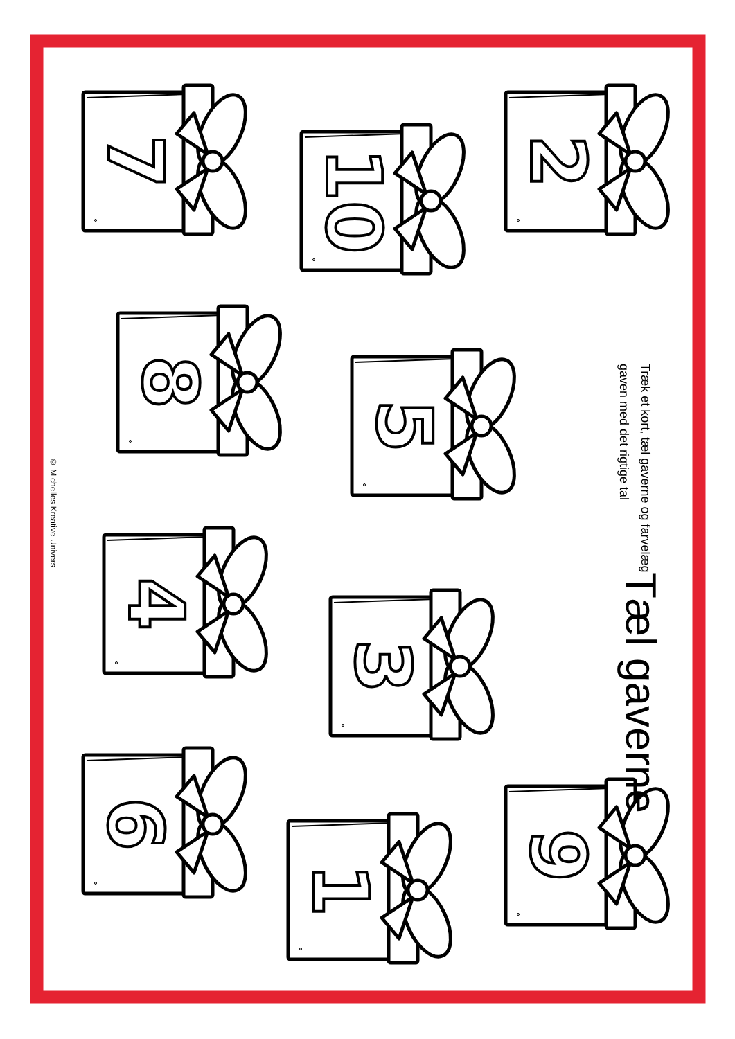7
10
2
8
5
4
3
6
1
9
© Michelles Kreative Univers
Tæl gaverne
Træk et kort, tæl gaverne og farvelæg
gaven med det rigtige tal